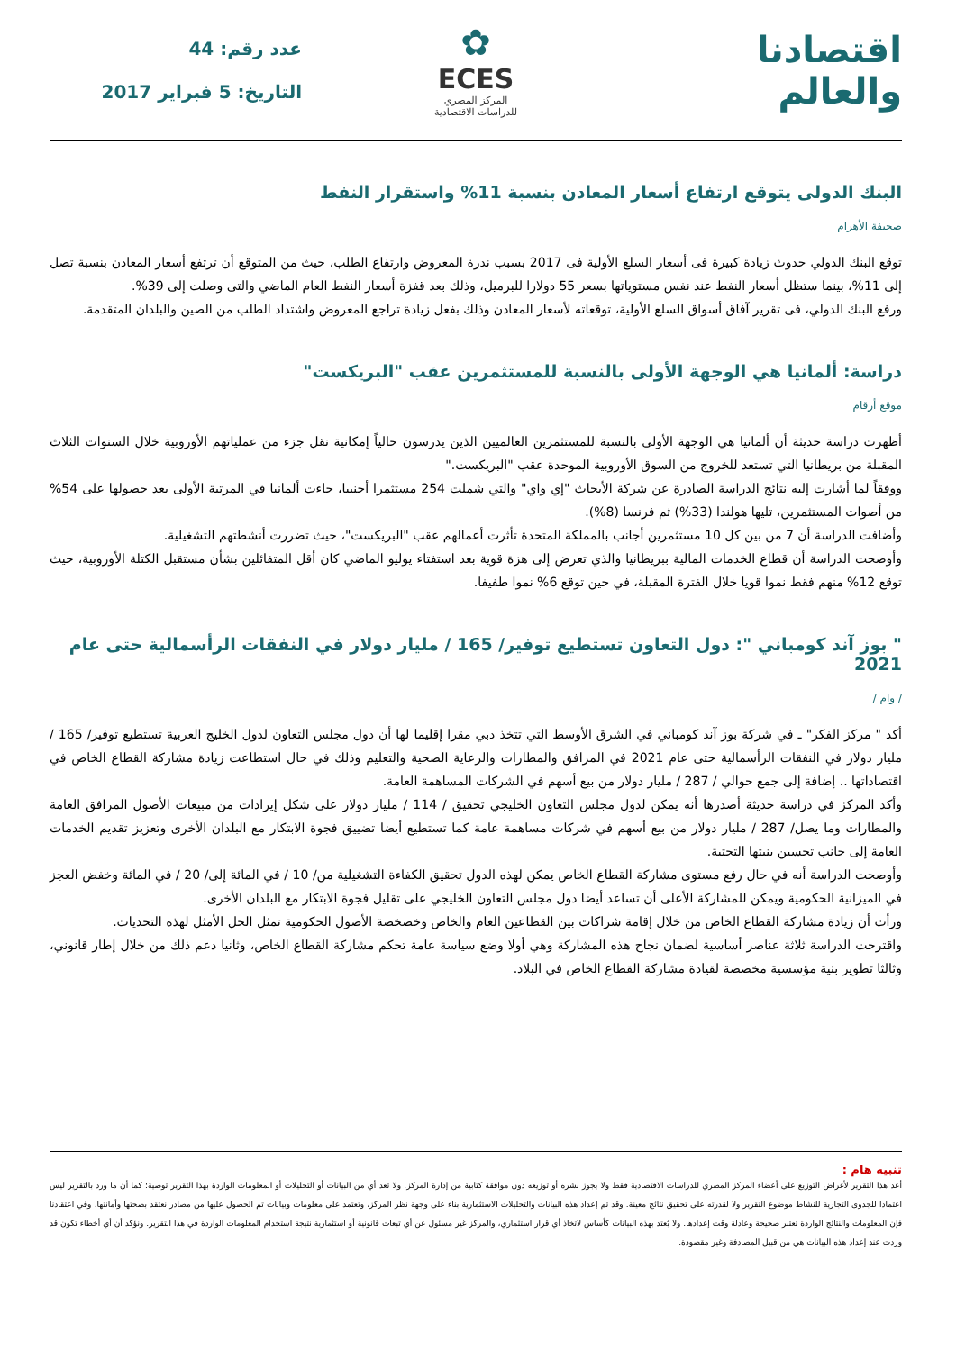اقتصادنا والعالم
✿
ECES
المركز المصري
للدراسات الاقتصادية
عدد رقم: 44
التاريخ: 5 فبراير 2017
البنك الدولى يتوقع ارتفاع أسعار المعادن بنسبة 11% واستقرار النفط
صحيفة الأهرام
توقع البنك الدولي حدوث زيادة كبيرة فى أسعار السلع الأولية فى 2017 بسبب ندرة المعروض وارتفاع الطلب، حيث من المتوقع أن ترتفع أسعار المعادن بنسبة تصل إلى 11%، بينما ستظل أسعار النفط عند نفس مستوياتها بسعر 55 دولارا للبرميل، وذلك بعد قفزة أسعار النفط العام الماضي والتى وصلت إلى 39%.
ورفع البنك الدولي، فى تقرير آفاق أسواق السلع الأولية، توقعاته لأسعار المعادن وذلك بفعل زيادة تراجع المعروض واشتداد الطلب من الصين والبلدان المتقدمة.
دراسة: ألمانيا هي الوجهة الأولى بالنسبة للمستثمرين عقب "البريكست"
موقع أرقام
أظهرت دراسة حديثة أن ألمانيا هي الوجهة الأولى بالنسبة للمستثمرين العالميين الذين يدرسون حالياً إمكانية نقل جزء من عملياتهم الأوروبية خلال السنوات الثلاث المقبلة من بريطانيا التي تستعد للخروج من السوق الأوروبية الموحدة عقب "البريكست."
ووفقاً لما أشارت إليه نتائج الدراسة الصادرة عن شركة الأبحاث "إي واي" والتي شملت 254 مستثمرا أجنبيا، جاءت ألمانيا في المرتبة الأولى بعد حصولها على 54% من أصوات المستثمرين، تليها هولندا (33%) ثم فرنسا (8%).
وأضافت الدراسة أن 7 من بين كل 10 مستثمرين أجانب بالمملكة المتحدة تأثرت أعمالهم عقب "البريكست"، حيث تضررت أنشطتهم التشغيلية.
وأوضحت الدراسة أن قطاع الخدمات المالية ببريطانيا والذي تعرض إلى هزة قوية بعد استفتاء يوليو الماضي كان أقل المتفائلين بشأن مستقبل الكتلة الأوروبية، حيث توقع 12% منهم فقط نموا قويا خلال الفترة المقبلة، في حين توقع 6% نموا طفيفا.
" بوز آند كومباني ": دول التعاون تستطيع توفير/ 165 / مليار دولار في النفقات الرأسمالية حتى عام 2021
/ وام /
أكد " مركز الفكر" ـ في شركة بوز آند كومباني في الشرق الأوسط التي تتخذ دبي مقرا إقليما لها أن دول مجلس التعاون لدول الخليج العربية تستطيع توفير/ 165 / مليار دولار في النفقات الرأسمالية حتى عام 2021 في المرافق والمطارات والرعاية الصحية والتعليم وذلك في حال استطاعت زيادة مشاركة القطاع الخاص في اقتصاداتها .. إضافة إلى جمع حوالي / 287 / مليار دولار من بيع أسهم في الشركات المساهمة العامة.
وأكد المركز في دراسة حديثة أصدرها أنه يمكن لدول مجلس التعاون الخليجي تحقيق / 114 / مليار دولار على شكل إيرادات من مبيعات الأصول المرافق العامة والمطارات وما يصل/ 287 / مليار دولار من بيع أسهم في شركات مساهمة عامة كما تستطيع أيضا تضييق فجوة الابتكار مع البلدان الأخرى وتعزيز تقديم الخدمات العامة إلى جانب تحسين بنيتها التحتية.
وأوضحت الدراسة أنه في حال رفع مستوى مشاركة القطاع الخاص يمكن لهذه الدول تحقيق الكفاءة التشغيلية من/ 10 / في المائة إلى/ 20 / في المائة وخفض العجز في الميزانية الحكومية ويمكن للمشاركة الأعلى أن تساعد أيضا دول مجلس التعاون الخليجي على تقليل فجوة الابتكار مع البلدان الأخرى.
ورأت أن زيادة مشاركة القطاع الخاص من خلال إقامة شراكات بين القطاعين العام والخاص وخصخصة الأصول الحكومية تمثل الحل الأمثل لهذه التحديات.
واقترحت الدراسة ثلاثة عناصر أساسية لضمان نجاح هذه المشاركة وهي أولا وضع سياسة عامة تحكم مشاركة القطاع الخاص، وثانيا دعم ذلك من خلال إطار قانوني، وثالثا تطوير بنية مؤسسية مخصصة لقيادة مشاركة القطاع الخاص في البلاد.
تنبيه هام :
أعد هذا التقرير لأغراض التوزيع على أعضاء المركز المصري للدراسات الاقتصادية فقط ولا يجوز نشره أو توزيعه دون موافقة كتابية من إدارة المركز. ولا تعد أي من البيانات أو التحليلات أو المعلومات الواردة بهذا التقرير توصية؛ كما أن ما ورد بالتقرير ليس اعتمادا للجدوى التجارية للنشاط موضوع التقرير ولا لقدرته على تحقيق نتائج معينة. وقد تم إعداد هذه البيانات والتحليلات الاستثمارية بناء على وجهة نظر المركز، وتعتمد على معلومات وبيانات تم الحصول عليها من مصادر نعتقد بصحتها وأمانتها، وفي اعتقادنا فإن المعلومات والنتائج الواردة تعتبر صحيحة وعادلة وقت إعدادها. ولا يُعتد بهذه البيانات كأساس لاتخاذ أي قرار استثماري، والمركز غير مسئول عن أي تبعات قانونية أو استثمارية نتيجة استخدام المعلومات الواردة في هذا التقرير. ونؤكد أن أي أخطاء تكون قد وردت عند إعداد هذه البيانات هي من قبيل المصادفة وغير مقصودة.